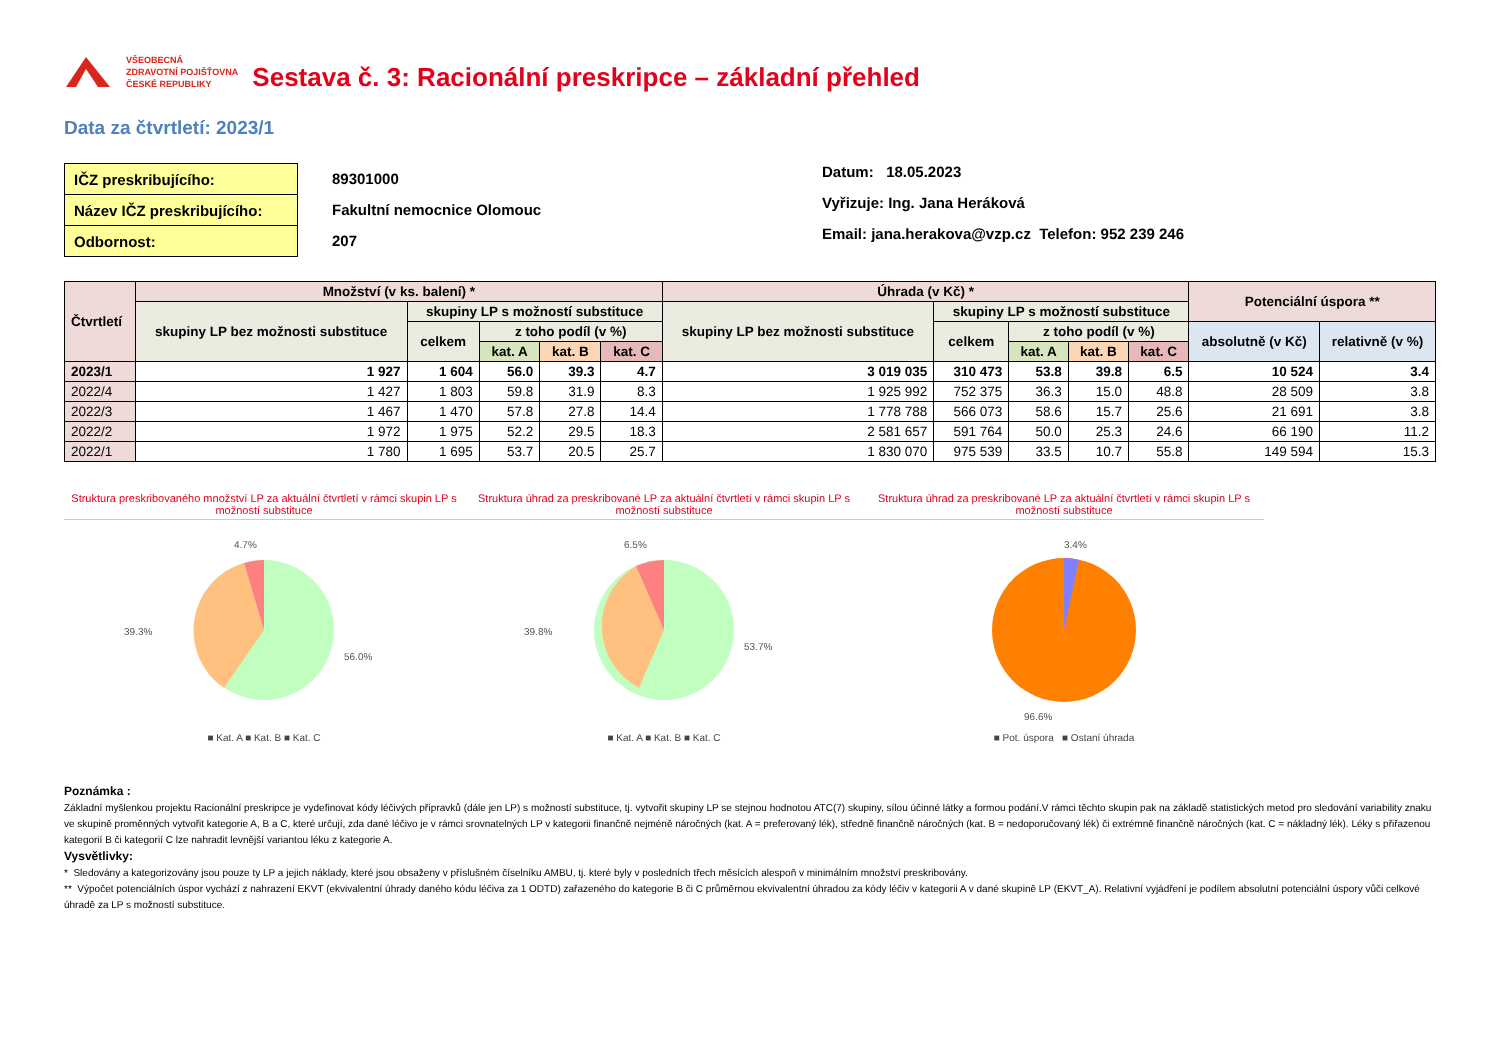VŠEOBECNÁ
ZDRAVOTNÍ POJIŠŤOVNA
ČESKÉ REPUBLIKY
Sestava č. 3: Racionální preskripce – základní přehled
Data za čtvrtletí: 2023/1
| IČZ preskribujícího: |
| Název IČZ preskribujícího: |
| Odbornost: |
89301000
Fakultní nemocnice Olomouc
207
Datum: 18.05.2023
Vyřizuje: Ing. Jana Heráková
Email: jana.herakova@vzp.cz Telefon: 952 239 246
| Čtvrtletí | Množství (v ks. balení) * | | | | | Úhrada (v Kč) * | | | | | Potenciální úspora ** | |
| --- | --- | --- | --- | --- | --- | --- | --- | --- | --- | --- | --- | --- |
| | skupiny LP bez možnosti substituce | skupiny LP s možností substituce | | | | skupiny LP bez možnosti substituce | skupiny LP s možností substituce | | | | | |
| | | celkem | z toho podíl (v %) | | | | celkem | z toho podíl (v %) | | | absolutně (v Kč) | relativně (v %) |
| | | | kat. A | kat. B | kat. C | | | kat. A | kat. B | kat. C | | |
| 2023/1 | 1 927 | 1 604 | 56.0 | 39.3 | 4.7 | 3 019 035 | 310 473 | 53.8 | 39.8 | 6.5 | 10 524 | 3.4 |
| 2022/4 | 1 427 | 1 803 | 59.8 | 31.9 | 8.3 | 1 925 992 | 752 375 | 36.3 | 15.0 | 48.8 | 28 509 | 3.8 |
| 2022/3 | 1 467 | 1 470 | 57.8 | 27.8 | 14.4 | 1 778 788 | 566 073 | 58.6 | 15.7 | 25.6 | 21 691 | 3.8 |
| 2022/2 | 1 972 | 1 975 | 52.2 | 29.5 | 18.3 | 2 581 657 | 591 764 | 50.0 | 25.3 | 24.6 | 66 190 | 11.2 |
| 2022/1 | 1 780 | 1 695 | 53.7 | 20.5 | 25.7 | 1 830 070 | 975 539 | 33.5 | 10.7 | 55.8 | 149 594 | 15.3 |
Struktura preskribovaného množství LP za aktuální čtvrtletí v rámci skupin LP s možností substituce
4.7%
39.3%
56.0%
■ Kat. A ■ Kat. B ■ Kat. C
Struktura úhrad za preskribované LP za aktuální čtvrtletí v rámci skupin LP s možností substituce
6.5%
39.8%
53.7%
■ Kat. A ■ Kat. B ■ Kat. C
Struktura úhrad za preskribované LP za aktuální čtvrtletí v rámci skupin LP s možností substituce
3.4%
96.6%
■ Pot. úspora ■ Ostaní úhrada
Poznámka :
Základní myšlenkou projektu Racionální preskripce je vydefinovat kódy léčivých přípravků (dále jen LP) s možností substituce, tj. vytvořit skupiny LP se stejnou hodnotou ATC(7) skupiny, sílou účinné látky a formou podání.V rámci těchto skupin pak na základě statistických metod pro sledování variability znaku ve skupině proměnných vytvořit kategorie A, B a C, které určují, zda dané léčivo je v rámci srovnatelných LP v kategorii finančně nejméně náročných (kat. A = preferovaný lék), středně finančně náročných (kat. B = nedoporučovaný lék) či extrémně finančně náročných (kat. C = nákladný lék). Léky s přiřazenou kategorií B či kategorií C lze nahradit levnější variantou léku z kategorie A.
Vysvětlivky:
* Sledovány a kategorizovány jsou pouze ty LP a jejich náklady, které jsou obsaženy v příslušném číselníku AMBU, tj. které byly v posledních třech měsících alespoň v minimálním množství preskribovány.
** Výpočet potenciálních úspor vychází z nahrazení EKVT (ekvivalentní úhrady daného kódu léčiva za 1 ODTD) zařazeného do kategorie B či C průměrnou ekvivalentní úhradou za kódy léčiv v kategorii A v dané skupině LP (EKVT_A). Relativní vyjádření je podílem absolutní potenciální úspory vůči celkové úhradě za LP s možností substituce.